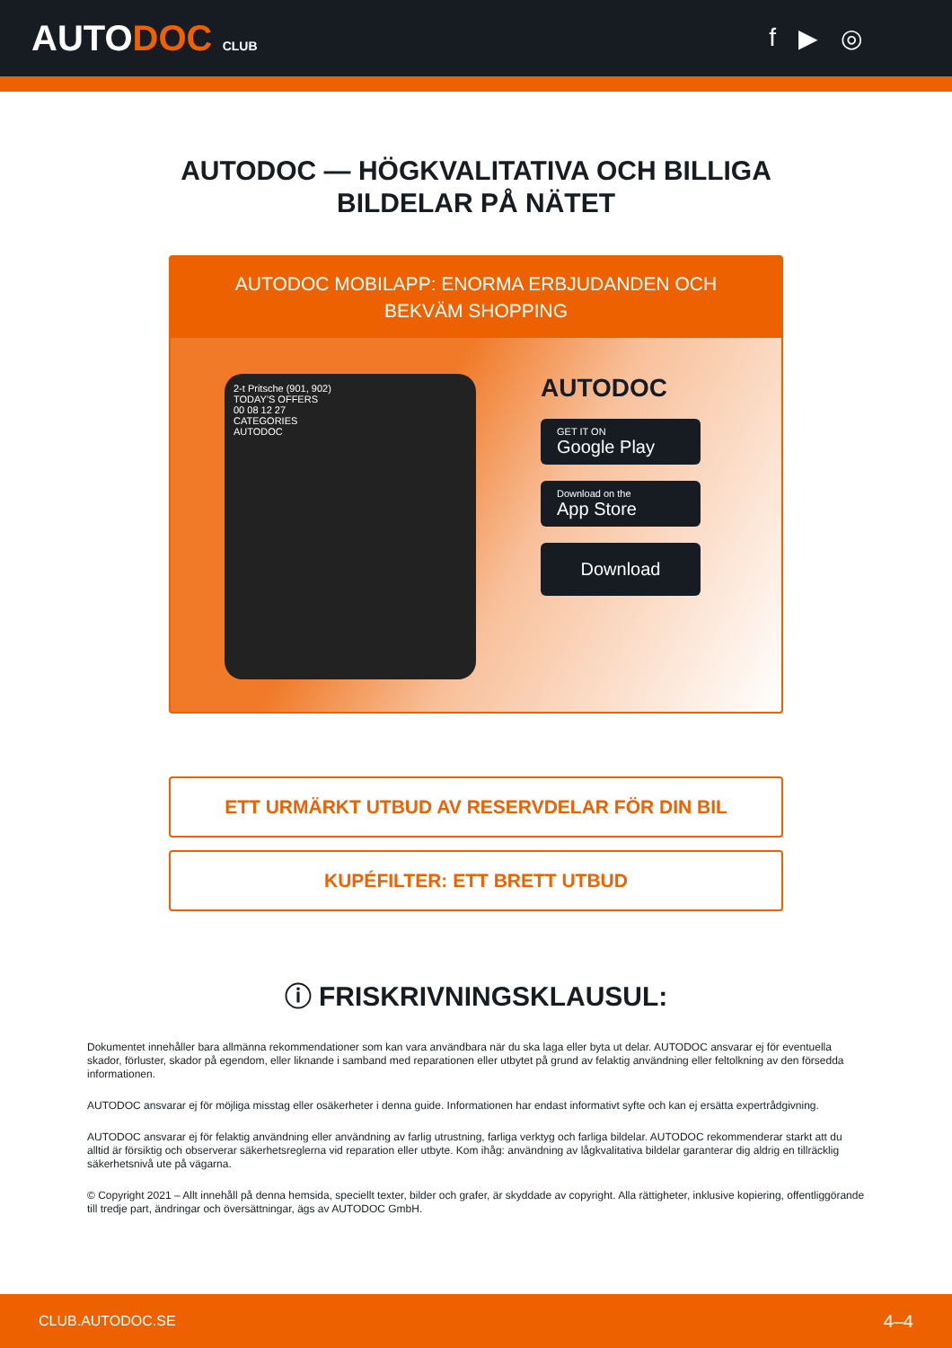AUTODOC CLUB
f ▶ ◎
AUTODOC — HÖGKVALITATIVA OCH BILLIGA
BILDELAR PÅ NÄTET
AUTODOC MOBILAPP: ENORMA ERBJUDANDEN OCH BEKVÄM SHOPPING
2-t Pritsche (901, 902)
TODAY'S OFFERS
00 08 12 27
CATEGORIES
AUTODOC
AUTODOC
GET IT ON
Google Play
Download on the
App Store
Download
ETT URMÄRKT UTBUD AV RESERVDELAR FÖR DIN BIL
KUPÉFILTER: ETT BRETT UTBUD
ⓘ FRISKRIVNINGSKLAUSUL:
Dokumentet innehåller bara allmänna rekommendationer som kan vara användbara när du ska laga eller byta ut delar. AUTODOC ansvarar ej för eventuella skador, förluster, skador på egendom, eller liknande i samband med reparationen eller utbytet på grund av felaktig användning eller feltolkning av den försedda informationen.
AUTODOC ansvarar ej för möjliga misstag eller osäkerheter i denna guide. Informationen har endast informativt syfte och kan ej ersätta expertrådgivning.
AUTODOC ansvarar ej för felaktig användning eller användning av farlig utrustning, farliga verktyg och farliga bildelar. AUTODOC rekommenderar starkt att du alltid är försiktig och observerar säkerhetsreglerna vid reparation eller utbyte. Kom ihåg: användning av lågkvalitativa bildelar garanterar dig aldrig en tillräcklig säkerhetsnivå ute på vägarna.
© Copyright 2021 – Allt innehåll på denna hemsida, speciellt texter, bilder och grafer, är skyddade av copyright. Alla rättigheter, inklusive kopiering, offentliggörande till tredje part, ändringar och översättningar, ägs av AUTODOC GmbH.
CLUB.AUTODOC.SE 4–4